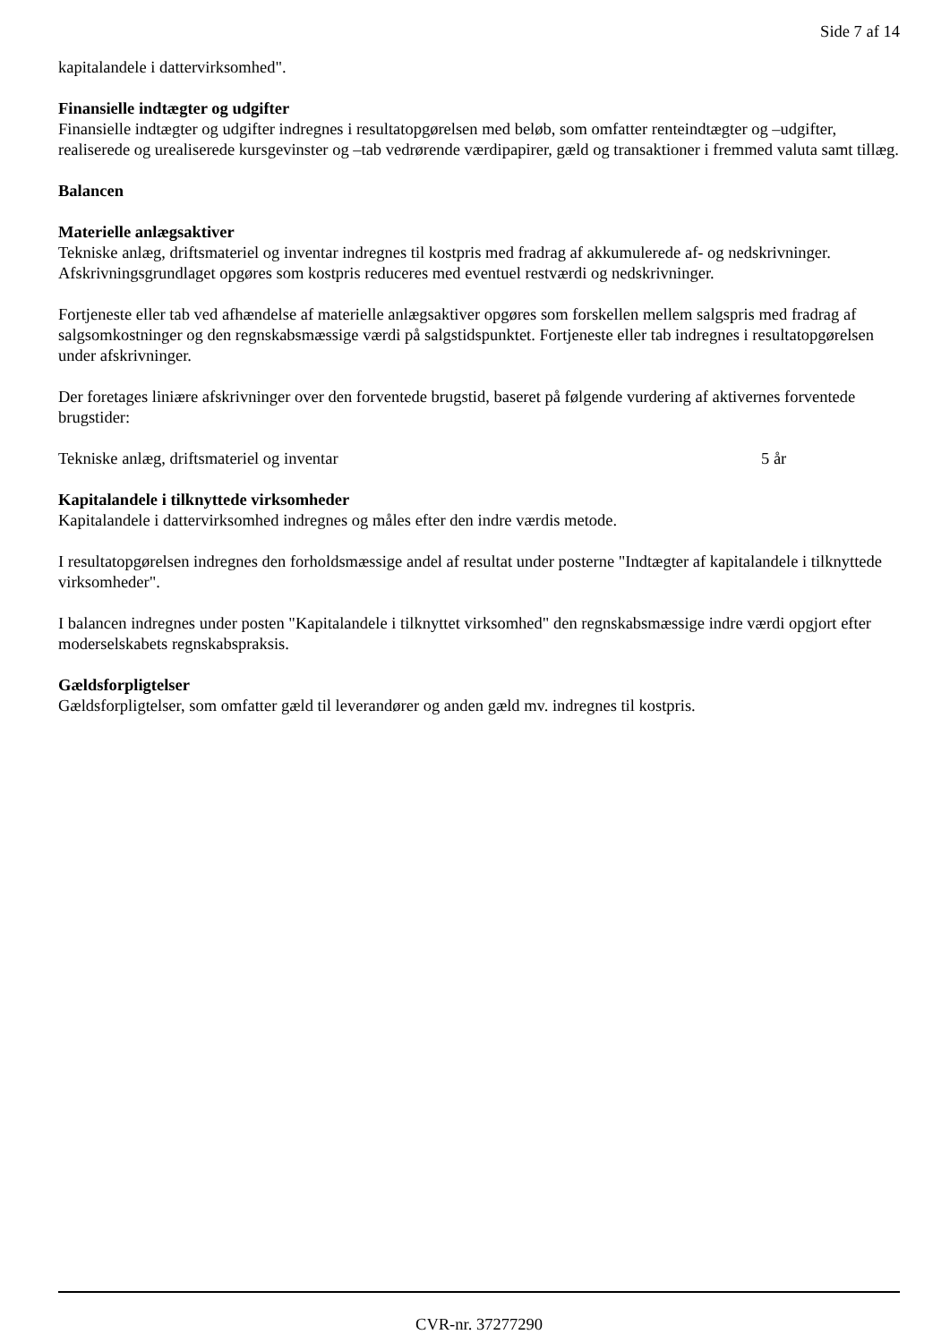Side 7 af 14
kapitalandele i dattervirksomhed".
Finansielle indtægter og udgifter
Finansielle indtægter og udgifter indregnes i resultatopgørelsen med beløb, som omfatter renteindtægter og –udgifter, realiserede og urealiserede kursgevinster og –tab vedrørende værdipapirer, gæld og transaktioner i fremmed valuta samt tillæg.
Balancen
Materielle anlægsaktiver
Tekniske anlæg, driftsmateriel og inventar indregnes til kostpris med fradrag af akkumulerede af- og nedskrivninger.
Afskrivningsgrundlaget opgøres som kostpris reduceres med eventuel restværdi og nedskrivninger.
Fortjeneste eller tab ved afhændelse af materielle anlægsaktiver opgøres som forskellen mellem salgspris med fradrag af salgsomkostninger og den regnskabsmæssige værdi på salgstidspunktet. Fortjeneste eller tab indregnes i resultatopgørelsen under afskrivninger.
Der foretages liniære afskrivninger over den forventede brugstid, baseret på følgende vurdering af aktivernes forventede brugstider:
Tekniske anlæg, driftsmateriel og inventar 5 år
Kapitalandele i tilknyttede virksomheder
Kapitalandele i dattervirksomhed indregnes og måles efter den indre værdis metode.
I resultatopgørelsen indregnes den forholdsmæssige andel af resultat under posterne "Indtægter af kapitalandele i tilknyttede virksomheder".
I balancen indregnes under posten "Kapitalandele i tilknyttet virksomhed" den regnskabsmæssige indre værdi opgjort efter moderselskabets regnskabspraksis.
Gældsforpligtelser
Gældsforpligtelser, som omfatter gæld til leverandører og anden gæld mv. indregnes til kostpris.
CVR-nr. 37277290